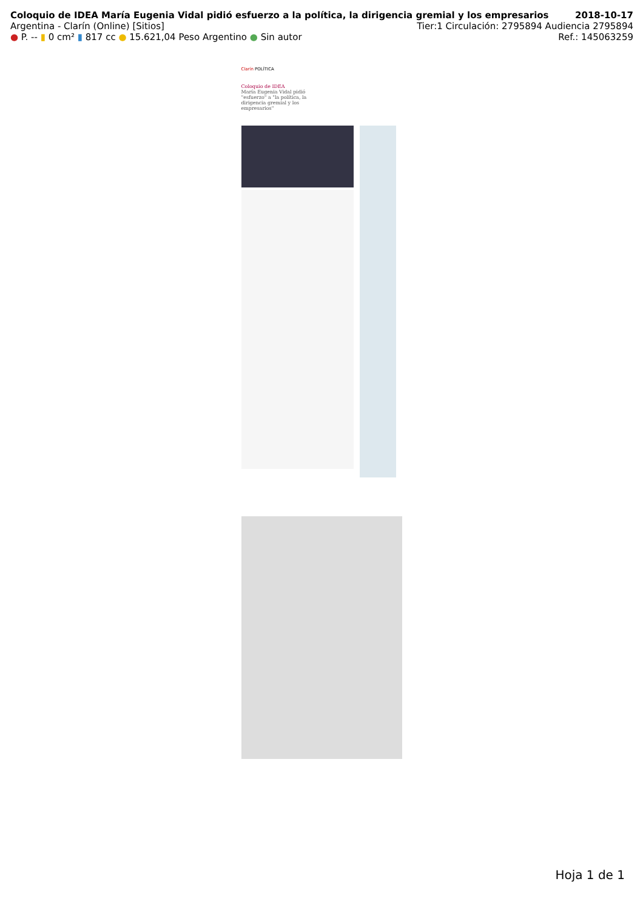Coloquio de IDEA María Eugenia Vidal pidió esfuerzo a la política, la dirigencia gremial y los empresarios 2018-10-17
Argentina - Clarín (Online) [Sitios] Tier:1 Circulación: 2795894 Audiencia 2795894
● P. -- ▮ 0 cm² ▮ 817 cc ● 15.621,04 Peso Argentino ● Sin autor Ref.: 145063259
Clarín POLÍTICA
Coloquio de IDEA
María Eugenia Vidal pidió "esfuerzo" a "la política, la dirigencia gremial y los empresarios"
Hoja 1 de 1